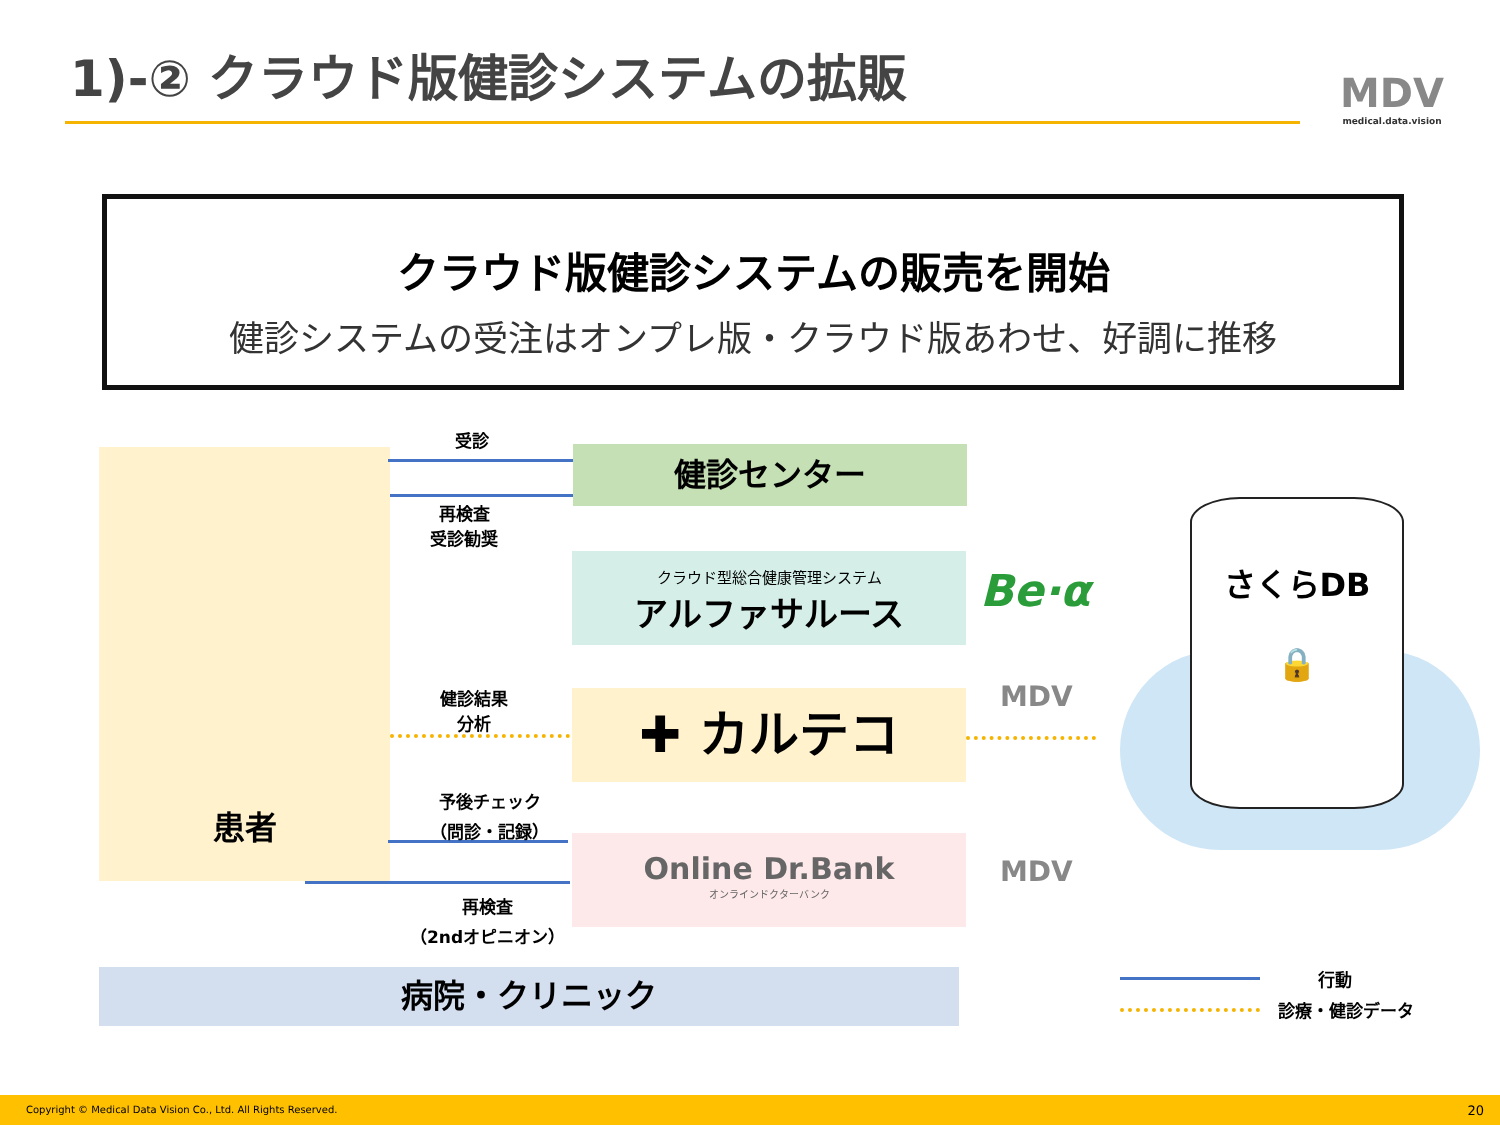1)-② クラウド版健診システムの拡販 MDV
medical.data.vision
クラウド版健診システムの販売を開始
健診システムの受注はオンプレ版・クラウド版あわせ、好調に推移
患者 健診センター
クラウド型総合健康管理システム
アルファサルース
✚ カルテコ
Online Dr.Bank
オンラインドクターバンク
病院・クリニック
Be·α
MDV
MDV
さくらDB
🔒
受診
再検査
受診勧奨
健診結果
分析
予後チェック
（問診・記録）
再検査
（2ndオピニオン）
行動
診療・健診データ
Copyright © Medical Data Vision Co., Ltd. All Rights Reserved. 20